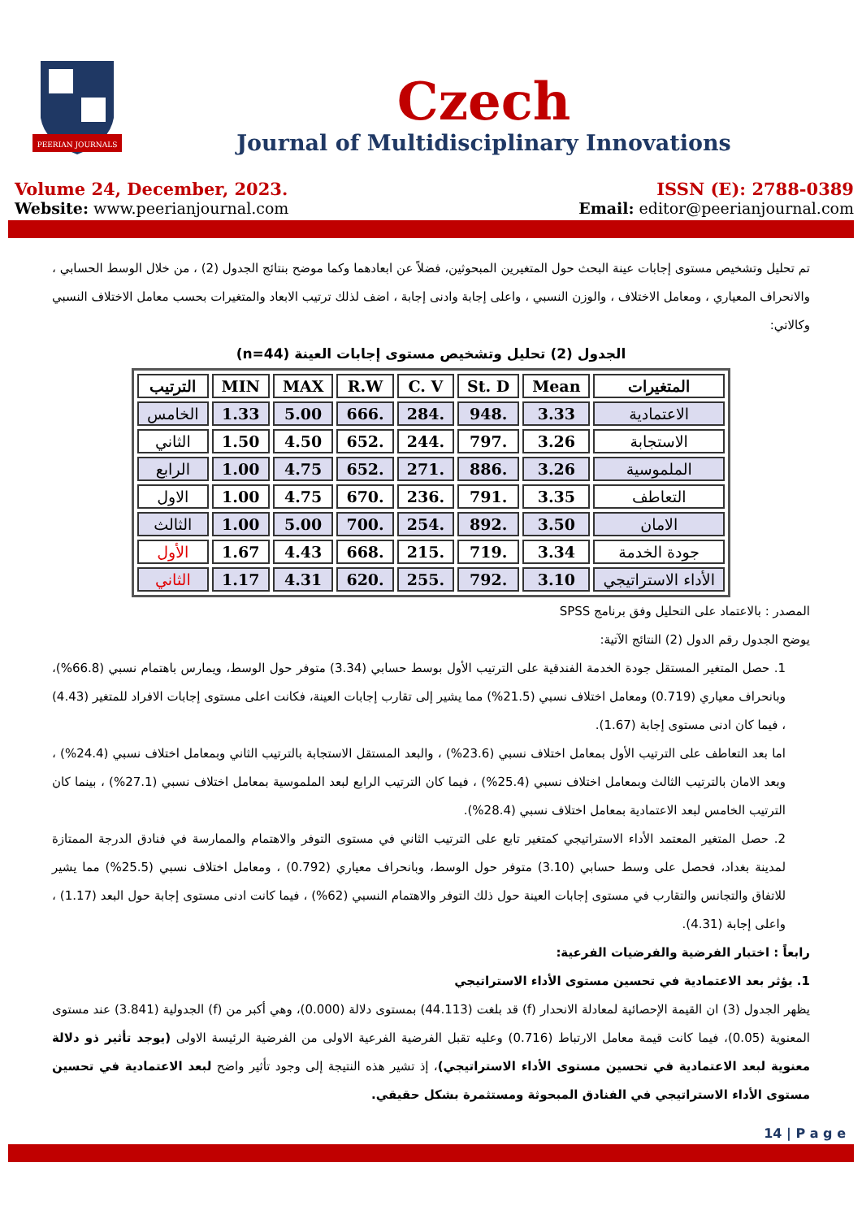PEERIAN JOURNALS
Czech
Journal of Multidisciplinary Innovations
Volume 24, December, 2023.
Website: www.peerianjournal.com
ISSN (E): 2788-0389
Email: editor@peerianjournal.com
تم تحليل وتشخيص مستوى إجابات عينة البحث حول المتغيرين المبحوثين، فضلاً عن ابعادهما وكما موضح بنتائج الجدول (2) ، من خلال الوسط الحسابي ، والانحراف المعياري ، ومعامل الاختلاف ، والوزن النسبي ، واعلى إجابة وادنى إجابة ، اضف لذلك ترتيب الابعاد والمتغيرات بحسب معامل الاختلاف النسبي وكالاتي:
الجدول (2) تحليل وتشخيص مستوى إجابات العينة (n=44)
| المتغيرات | Mean | St. D | C. V | R.W | MAX | MIN | الترتيب |
| --- | --- | --- | --- | --- | --- | --- | --- |
| الاعتمادية | 3.33 | .948 | .284 | .666 | 5.00 | 1.33 | الخامس |
| الاستجابة | 3.26 | .797 | .244 | .652 | 4.50 | 1.50 | الثاني |
| الملموسية | 3.26 | .886 | .271 | .652 | 4.75 | 1.00 | الرابع |
| التعاطف | 3.35 | .791 | .236 | .670 | 4.75 | 1.00 | الاول |
| الامان | 3.50 | .892 | .254 | .700 | 5.00 | 1.00 | الثالث |
| جودة الخدمة | 3.34 | .719 | .215 | .668 | 4.43 | 1.67 | الأول |
| الأداء الاستراتيجي | 3.10 | .792 | .255 | .620 | 4.31 | 1.17 | الثاني |
المصدر : بالاعتماد على التحليل وفق برنامج SPSS
يوضح الجدول رقم الدول (2) النتائج الآتية:
1. حصل المتغير المستقل جودة الخدمة الفندقية على الترتيب الأول بوسط حسابي (3.34) متوفر حول الوسط، ويمارس باهتمام نسبي (66.8%)، وبانحراف معياري (0.719) ومعامل اختلاف نسبي (21.5%) مما يشير إلى تقارب إجابات العينة، فكانت اعلى مستوى إجابات الافراد للمتغير (4.43) ، فيما كان ادنى مستوى إجابة (1.67).
اما بعد التعاطف على الترتيب الأول بمعامل اختلاف نسبي (23.6%) ، والبعد المستقل الاستجابة بالترتيب الثاني وبمعامل اختلاف نسبي (24.4%) ، وبعد الامان بالترتيب الثالث وبمعامل اختلاف نسبي (25.4%) ، فيما كان الترتيب الرابع لبعد الملموسية بمعامل اختلاف نسبي (27.1%) ، بينما كان الترتيب الخامس لبعد الاعتمادية بمعامل اختلاف نسبي (28.4%).
2. حصل المتغير المعتمد الأداء الاستراتيجي كمتغير تابع على الترتيب الثاني في مستوى التوفر والاهتمام والممارسة في فنادق الدرجة الممتازة لمدينة بغداد، فحصل على وسط حسابي (3.10) متوفر حول الوسط، وبانحراف معياري (0.792) ، ومعامل اختلاف نسبي (25.5%) مما يشير للاتفاق والتجانس والتقارب في مستوى إجابات العينة حول ذلك التوفر والاهتمام النسبي (62%) ، فيما كانت ادنى مستوى إجابة حول البعد (1.17) ، واعلى إجابة (4.31).
رابعاً : اختبار الفرضية والفرضيات الفرعية:
1. يؤثر بعد الاعتمادية في تحسين مستوى الأداء الاستراتيجي
يظهر الجدول (3) ان القيمة الإحصائية لمعادلة الانحدار (f) قد بلغت (44.113) بمستوى دلالة (0.000)، وهي أكبر من (f) الجدولية (3.841) عند مستوى المعنوية (0.05)، فيما كانت قيمة معامل الارتباط (0.716) وعليه تقبل الفرضية الفرعية الاولى من الفرضية الرئيسة الاولى (يوجد تأثير ذو دلالة معنوية لبعد الاعتمادية في تحسين مستوى الأداء الاستراتيجي)، إذ تشير هذه النتيجة إلى وجود تأثير واضح لبعد الاعتمادية في تحسين مستوى الأداء الاستراتيجي في الفنادق المبحوثة ومستثمرة بشكل حقيقي.
14 | P a g e